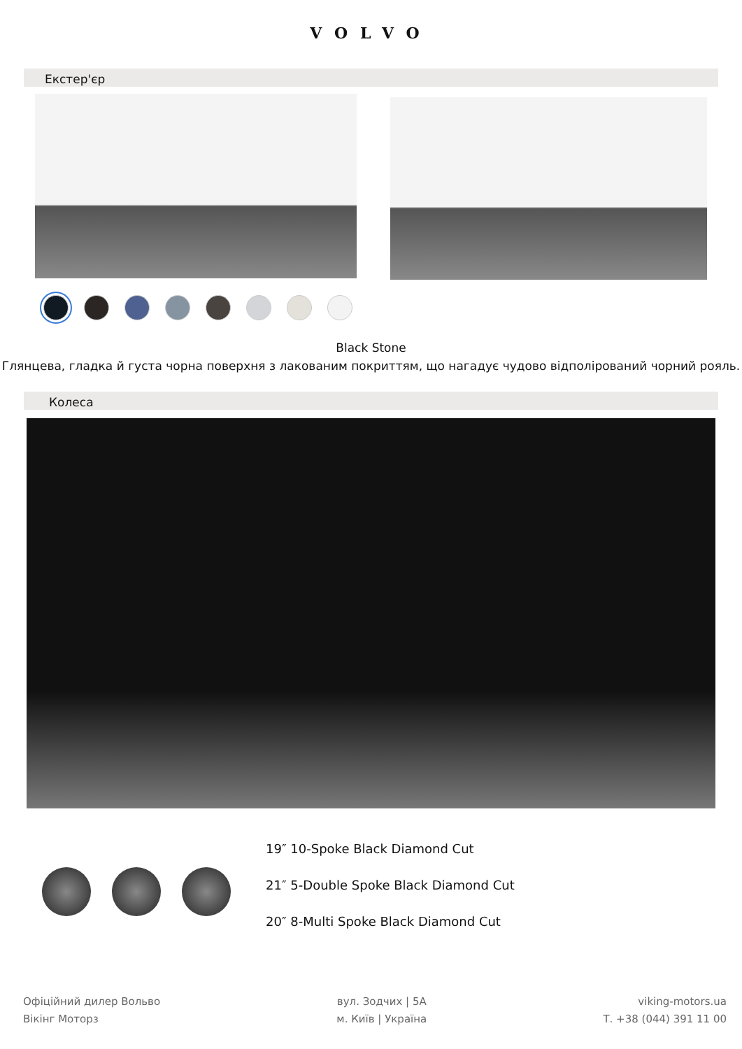VOLVO
Екстер'єр
Black Stone
Глянцева, гладка й густа чорна поверхня з лакованим покриттям, що нагадує чудово відполірований чорний рояль.
Колеса
19″ 10-Spoke Black Diamond Cut
21″ 5-Double Spoke Black Diamond Cut
20″ 8-Multi Spoke Black Diamond Cut
Офіційний дилер Вольво
Вікінг Моторз
вул. Зодчих | 5А
м. Київ | Україна
viking-motors.ua
Т. +38 (044) 391 11 00